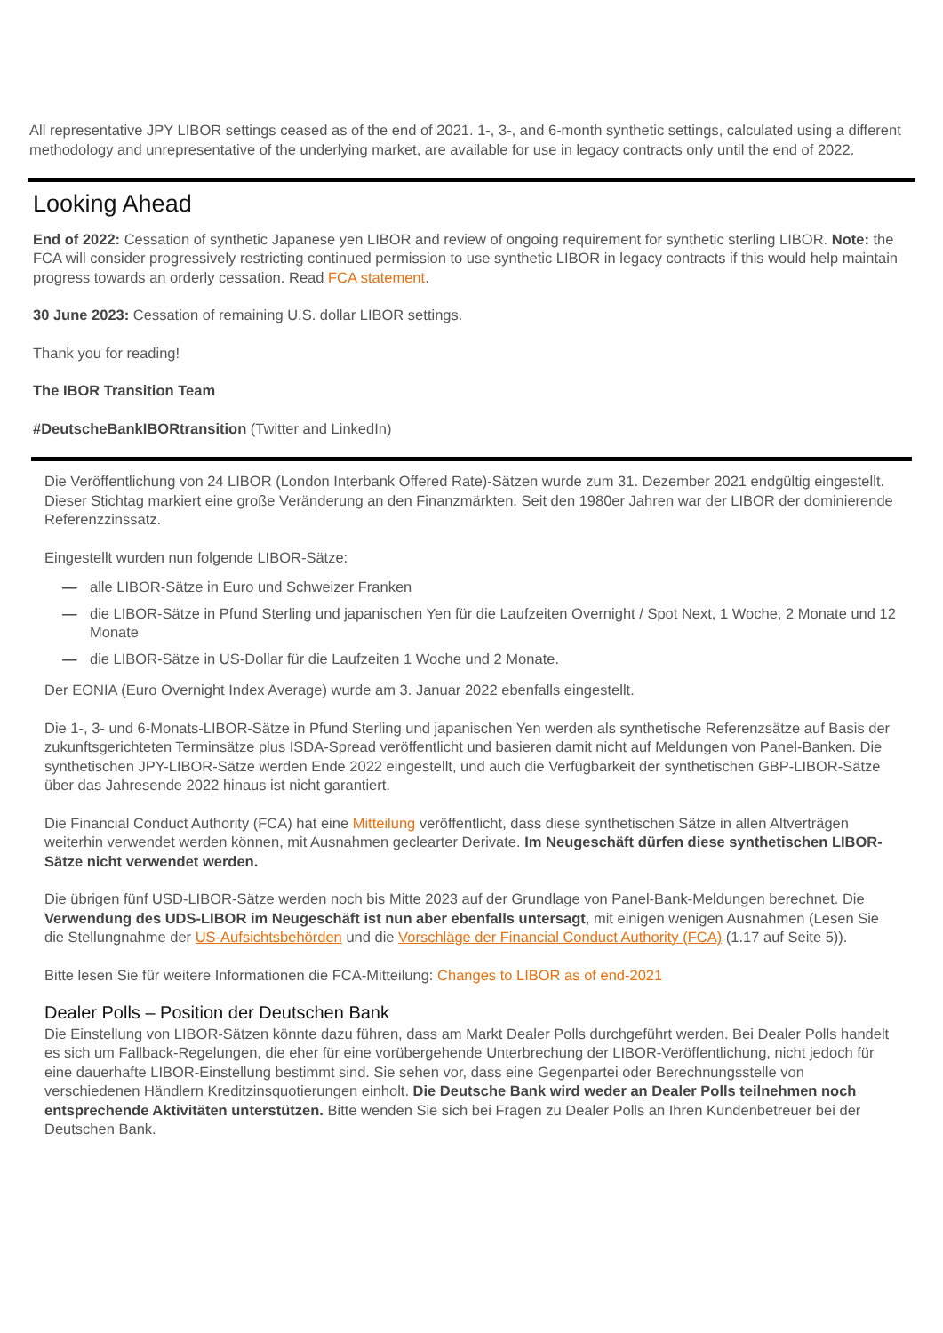All representative JPY LIBOR settings ceased as of the end of 2021. 1-, 3-, and 6-month synthetic settings, calculated using a different methodology and unrepresentative of the underlying market, are available for use in legacy contracts only until the end of 2022.
Looking Ahead
End of 2022: Cessation of synthetic Japanese yen LIBOR and review of ongoing requirement for synthetic sterling LIBOR. Note: the FCA will consider progressively restricting continued permission to use synthetic LIBOR in legacy contracts if this would help maintain progress towards an orderly cessation. Read FCA statement.
30 June 2023: Cessation of remaining U.S. dollar LIBOR settings.
Thank you for reading!
The IBOR Transition Team
#DeutscheBankIBORtransition (Twitter and LinkedIn)
Die Veröffentlichung von 24 LIBOR (London Interbank Offered Rate)-Sätzen wurde zum 31. Dezember 2021 endgültig eingestellt. Dieser Stichtag markiert eine große Veränderung an den Finanzmärkten. Seit den 1980er Jahren war der LIBOR der dominierende Referenzzinssatz.
Eingestellt wurden nun folgende LIBOR-Sätze:
— alle LIBOR-Sätze in Euro und Schweizer Franken
— die LIBOR-Sätze in Pfund Sterling und japanischen Yen für die Laufzeiten Overnight / Spot Next, 1 Woche, 2 Monate und 12 Monate
— die LIBOR-Sätze in US-Dollar für die Laufzeiten 1 Woche und 2 Monate.
Der EONIA (Euro Overnight Index Average) wurde am 3. Januar 2022 ebenfalls eingestellt.
Die 1-, 3- und 6-Monats-LIBOR-Sätze in Pfund Sterling und japanischen Yen werden als synthetische Referenzsätze auf Basis der zukunftsgerichteten Terminsätze plus ISDA-Spread veröffentlicht und basieren damit nicht auf Meldungen von Panel-Banken. Die synthetischen JPY-LIBOR-Sätze werden Ende 2022 eingestellt, und auch die Verfügbarkeit der synthetischen GBP-LIBOR-Sätze über das Jahresende 2022 hinaus ist nicht garantiert.
Die Financial Conduct Authority (FCA) hat eine Mitteilung veröffentlicht, dass diese synthetischen Sätze in allen Altverträgen weiterhin verwendet werden können, mit Ausnahmen geclearter Derivate. Im Neugeschäft dürfen diese synthetischen LIBOR-Sätze nicht verwendet werden.
Die übrigen fünf USD-LIBOR-Sätze werden noch bis Mitte 2023 auf der Grundlage von Panel-Bank-Meldungen berechnet. Die Verwendung des UDS-LIBOR im Neugeschäft ist nun aber ebenfalls untersagt, mit einigen wenigen Ausnahmen (Lesen Sie die Stellungnahme der US-Aufsichtsbehörden und die Vorschläge der Financial Conduct Authority (FCA) (1.17 auf Seite 5)).
Bitte lesen Sie für weitere Informationen die FCA-Mitteilung: Changes to LIBOR as of end-2021
Dealer Polls – Position der Deutschen Bank
Die Einstellung von LIBOR-Sätzen könnte dazu führen, dass am Markt Dealer Polls durchgeführt werden. Bei Dealer Polls handelt es sich um Fallback-Regelungen, die eher für eine vorübergehende Unterbrechung der LIBOR-Veröffentlichung, nicht jedoch für eine dauerhafte LIBOR-Einstellung bestimmt sind. Sie sehen vor, dass eine Gegenpartei oder Berechnungsstelle von verschiedenen Händlern Kreditzinsquotierungen einholt. Die Deutsche Bank wird weder an Dealer Polls teilnehmen noch entsprechende Aktivitäten unterstützen. Bitte wenden Sie sich bei Fragen zu Dealer Polls an Ihren Kundenbetreuer bei der Deutschen Bank.